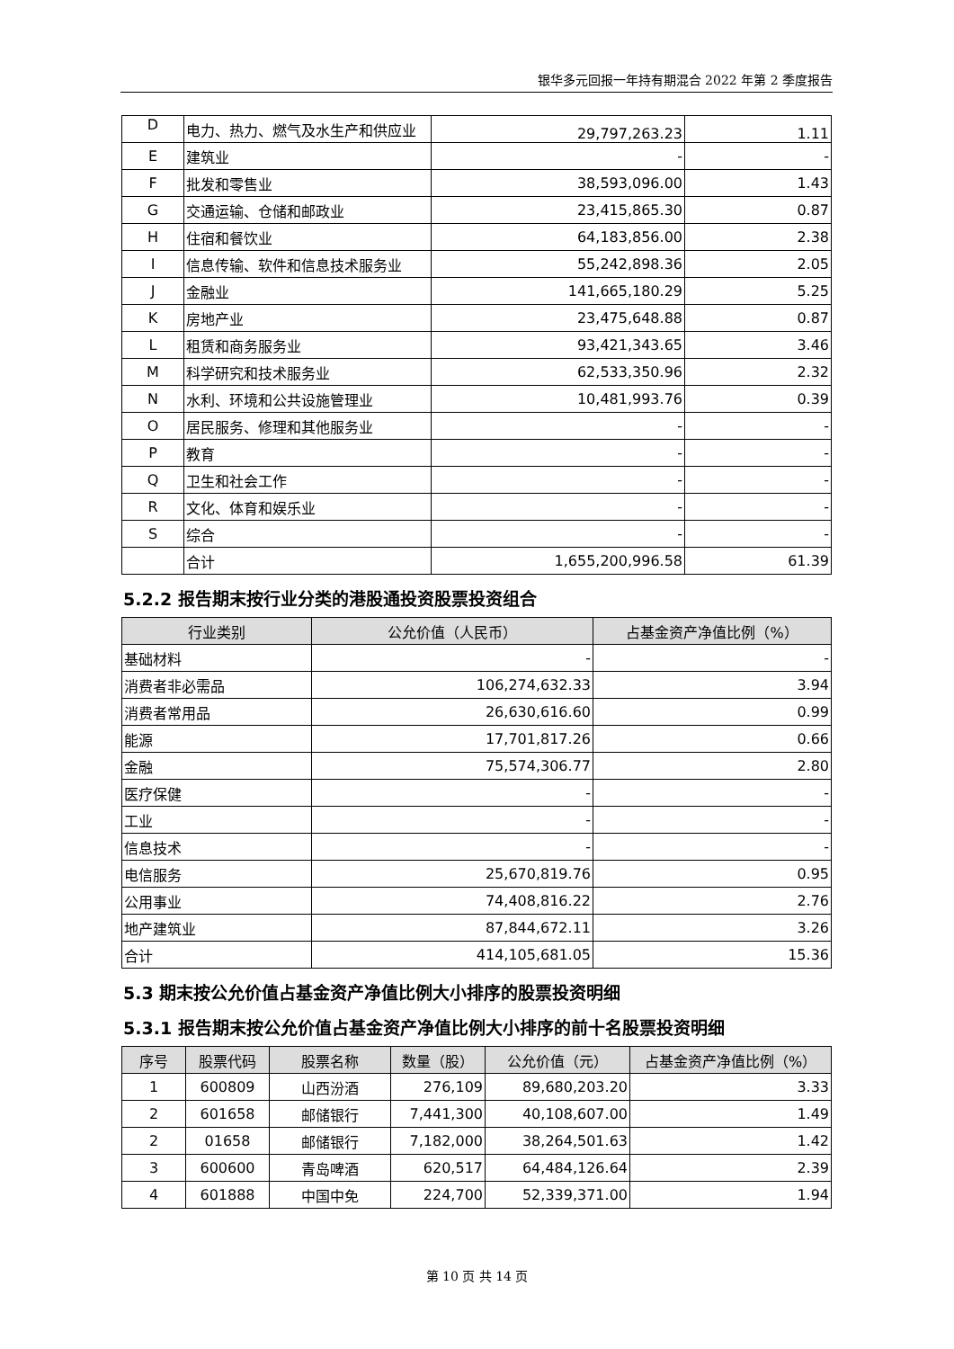银华多元回报一年持有期混合 2022 年第 2 季度报告
| D | 电力、热力、燃气及水生产和供应业 | 29,797,263.23 | 1.11 |
| E | 建筑业 | - | - |
| F | 批发和零售业 | 38,593,096.00 | 1.43 |
| G | 交通运输、仓储和邮政业 | 23,415,865.30 | 0.87 |
| H | 住宿和餐饮业 | 64,183,856.00 | 2.38 |
| I | 信息传输、软件和信息技术服务业 | 55,242,898.36 | 2.05 |
| J | 金融业 | 141,665,180.29 | 5.25 |
| K | 房地产业 | 23,475,648.88 | 0.87 |
| L | 租赁和商务服务业 | 93,421,343.65 | 3.46 |
| M | 科学研究和技术服务业 | 62,533,350.96 | 2.32 |
| N | 水利、环境和公共设施管理业 | 10,481,993.76 | 0.39 |
| O | 居民服务、修理和其他服务业 | - | - |
| P | 教育 | - | - |
| Q | 卫生和社会工作 | - | - |
| R | 文化、体育和娱乐业 | - | - |
| S | 综合 | - | - |
| | 合计 | 1,655,200,996.58 | 61.39 |
5.2.2 报告期末按行业分类的港股通投资股票投资组合
| 行业类别 | 公允价值（人民币） | 占基金资产净值比例（%） |
| --- | --- | --- |
| 基础材料 | - | - |
| 消费者非必需品 | 106,274,632.33 | 3.94 |
| 消费者常用品 | 26,630,616.60 | 0.99 |
| 能源 | 17,701,817.26 | 0.66 |
| 金融 | 75,574,306.77 | 2.80 |
| 医疗保健 | - | - |
| 工业 | - | - |
| 信息技术 | - | - |
| 电信服务 | 25,670,819.76 | 0.95 |
| 公用事业 | 74,408,816.22 | 2.76 |
| 地产建筑业 | 87,844,672.11 | 3.26 |
| 合计 | 414,105,681.05 | 15.36 |
5.3 期末按公允价值占基金资产净值比例大小排序的股票投资明细
5.3.1 报告期末按公允价值占基金资产净值比例大小排序的前十名股票投资明细
| 序号 | 股票代码 | 股票名称 | 数量（股） | 公允价值（元） | 占基金资产净值比例（%） |
| --- | --- | --- | --- | --- | --- |
| 1 | 600809 | 山西汾酒 | 276,109 | 89,680,203.20 | 3.33 |
| 2 | 601658 | 邮储银行 | 7,441,300 | 40,108,607.00 | 1.49 |
| 2 | 01658 | 邮储银行 | 7,182,000 | 38,264,501.63 | 1.42 |
| 3 | 600600 | 青岛啤酒 | 620,517 | 64,484,126.64 | 2.39 |
| 4 | 601888 | 中国中免 | 224,700 | 52,339,371.00 | 1.94 |
第 10 页 共 14 页